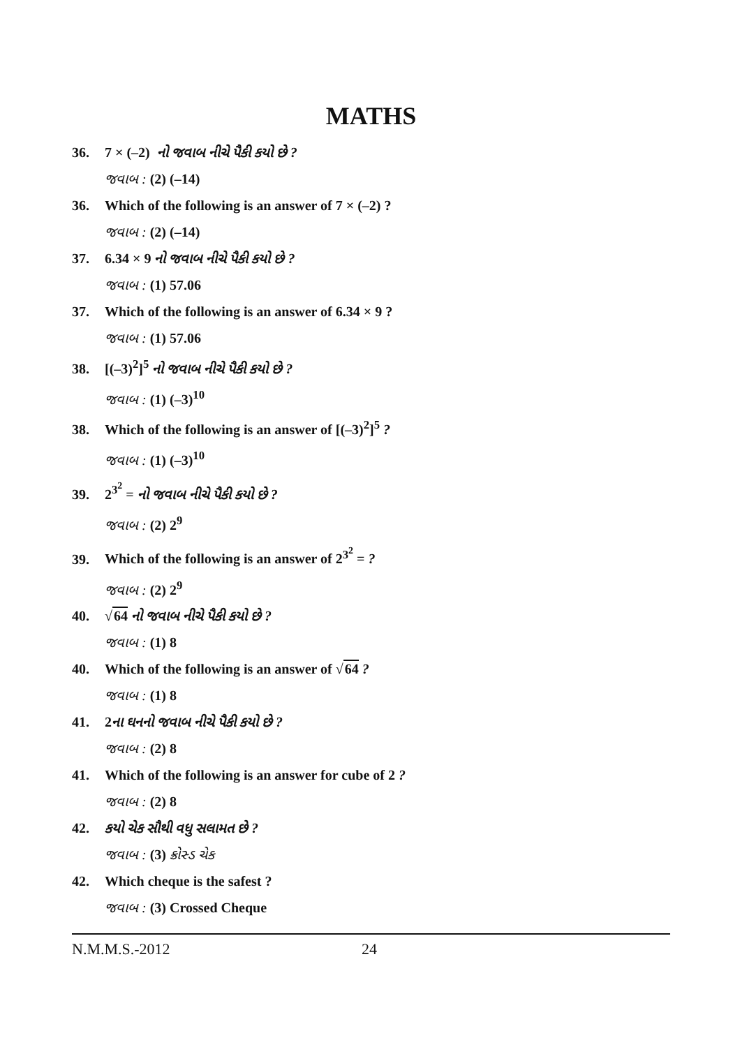MATHS
36. 7 × (–2) નો જવાબ નીચે પૈકી કયો છે ?
જવાબ : (2) (–14)
36. Which of the following is an answer of 7 × (–2) ?
જવાબ : (2) (–14)
37. 6.34 × 9 નો જવાબ નીચે પૈકી કયો છે ?
જવાબ : (1) 57.06
37. Which of the following is an answer of 6.34 × 9 ?
જવાબ : (1) 57.06
38. [(–3)<sup>2</sup>]<sup>5</sup> નો જવાબ નીચે પૈકી કયો છે ?
જવાબ : (1) (–3)<sup>10</sup>
38. Which of the following is an answer of [(–3)<sup>2</sup>]<sup>5</sup> ?
જવાબ : (1) (–3)<sup>10</sup>
39. 2<sup>3<sup>2</sup></sup> = નો જવાબ નીચે પૈકી કયો છે ?
જવાબ : (2) 2<sup>9</sup>
39. Which of the following is an answer of 2<sup>3<sup>2</sup></sup> = ?
જવાબ : (2) 2<sup>9</sup>
40. √64 નો જવાબ નીચે પૈકી કયો છે ?
જવાબ : (1) 8
40. Which of the following is an answer of √64 ?
જવાબ : (1) 8
41. 2ના ઘનનો જવાબ નીચે પૈકી કયો છે ?
જવાબ : (2) 8
41. Which of the following is an answer for cube of 2 ?
જવાબ : (2) 8
42. કયો ચેક સૌથી વધુ સલામત છે ?
જવાબ : (3) ક્રોસ્ડ ચેક
42. Which cheque is the safest ?
જવાબ : (3) Crossed Cheque
N.M.M.S.-2012 24